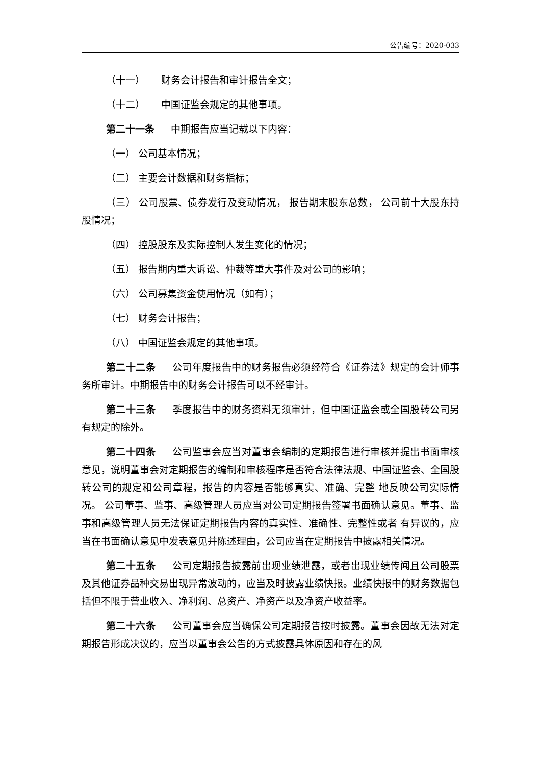公告编号：2020-033
（十一） 财务会计报告和审计报告全文；
（十二） 中国证监会规定的其他事项。
第二十一条 中期报告应当记载以下内容：
（一） 公司基本情况；
（二） 主要会计数据和财务指标；
（三） 公司股票、债券发行及变动情况， 报告期末股东总数， 公司前十大股东持股情况；
（四） 控股股东及实际控制人发生变化的情况；
（五） 报告期内重大诉讼、仲裁等重大事件及对公司的影响；
（六） 公司募集资金使用情况（如有）；
（七） 财务会计报告；
（八） 中国证监会规定的其他事项。
第二十二条 公司年度报告中的财务报告必须经符合《证券法》规定的会计师事务所审计。中期报告中的财务会计报告可以不经审计。
第二十三条 季度报告中的财务资料无须审计，但中国证监会或全国股转公司另有规定的除外。
第二十四条 公司监事会应当对董事会编制的定期报告进行审核并提出书面审核意见，说明董事会对定期报告的编制和审核程序是否符合法律法规、中国证监会、全国股转公司的规定和公司章程，报告的内容是否能够真实、准确、完整 地反映公司实际情况。 公司董事、监事、高级管理人员应当对公司定期报告签署书面确认意见。董事、监事和高级管理人员无法保证定期报告内容的真实性、准确性、完整性或者 有异议的，应当在书面确认意见中发表意见并陈述理由，公司应当在定期报告中披露相关情况。
第二十五条 公司定期报告披露前出现业绩泄露，或者出现业绩传闻且公司股票及其他证券品种交易出现异常波动的，应当及时披露业绩快报。业绩快报中的财务数据包括但不限于营业收入、净利润、总资产、净资产以及净资产收益率。
第二十六条 公司董事会应当确保公司定期报告按时披露。董事会因故无法对定期报告形成决议的，应当以董事会公告的方式披露具体原因和存在的风